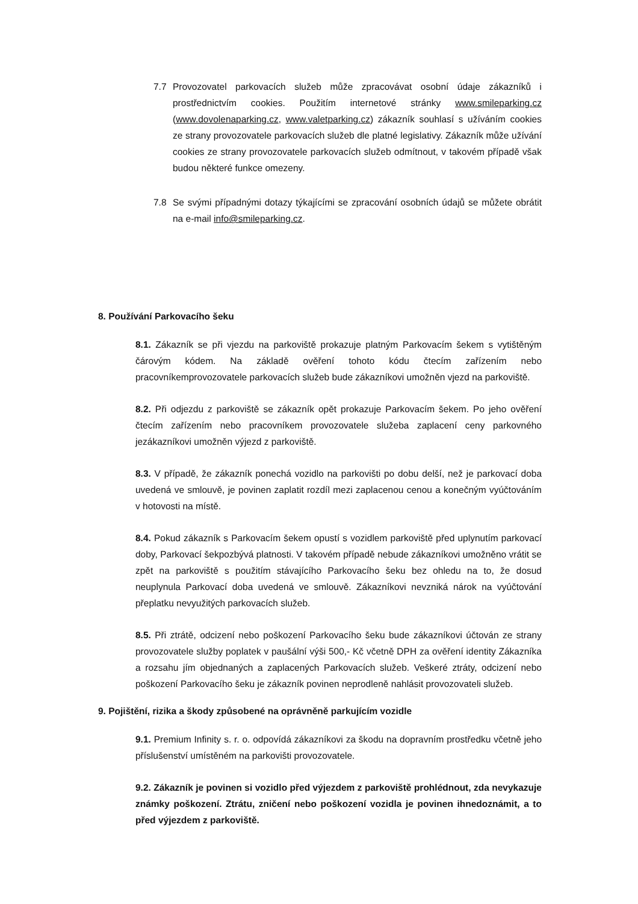7.7 Provozovatel parkovacích služeb může zpracovávat osobní údaje zákazníků i prostřednictvím cookies. Použitím internetové stránky www.smileparking.cz (www.dovolenaparking.cz, www.valetparking.cz) zákazník souhlasí s užíváním cookies ze strany provozovatele parkovacích služeb dle platné legislativy. Zákazník může užívání cookies ze strany provozovatele parkovacích služeb odmítnout, v takovém případě však budou některé funkce omezeny.
7.8 Se svými případnými dotazy týkajícími se zpracování osobních údajů se můžete obrátit na e-mail info@smileparking.cz.
8. Používání Parkovacího šeku
8.1. Zákazník se při vjezdu na parkoviště prokazuje platným Parkovacím šekem s vytištěným čárovým kódem. Na základě ověření tohoto kódu čtecím zařízením nebo pracovníkemprovozovatele parkovacích služeb bude zákazníkovi umožněn vjezd na parkoviště.
8.2. Při odjezdu z parkoviště se zákazník opět prokazuje Parkovacím šekem. Po jeho ověření čtecím zařízením nebo pracovníkem provozovatele služeba zaplacení ceny parkovného jezákazníkovi umožněn výjezd z parkoviště.
8.3. V případě, že zákazník ponechá vozidlo na parkovišti po dobu delší, než je parkovací doba uvedená ve smlouvě, je povinen zaplatit rozdíl mezi zaplacenou cenou a konečným vyúčtováním v hotovosti na místě.
8.4. Pokud zákazník s Parkovacím šekem opustí s vozidlem parkoviště před uplynutím parkovací doby, Parkovací šekpozbývá platnosti. V takovém případě nebude zákazníkovi umožněno vrátit se zpět na parkoviště s použitím stávajícího Parkovacího šeku bez ohledu na to, že dosud neuplynula Parkovací doba uvedená ve smlouvě. Zákazníkovi nevzniká nárok na vyúčtování přeplatku nevyužitých parkovacích služeb.
8.5. Při ztrátě, odcizení nebo poškození Parkovacího šeku bude zákazníkovi účtován ze strany provozovatele služby poplatek v paušální výši 500,- Kč včetně DPH za ověření identity Zákazníka a rozsahu jím objednaných a zaplacených Parkovacích služeb. Veškeré ztráty, odcizení nebo poškození Parkovacího šeku je zákazník povinen neprodleně nahlásit provozovateli služeb.
9. Pojištění, rizika a škody způsobené na oprávněně parkujícím vozidle
9.1. Premium Infinity s. r. o. odpovídá zákazníkovi za škodu na dopravním prostředku včetně jeho příslušenství umístěném na parkovišti provozovatele.
9.2. Zákazník je povinen si vozidlo před výjezdem z parkoviště prohlédnout, zda nevykazuje známky poškození. Ztrátu, zničení nebo poškození vozidla je povinen ihnedoznámit, a to před výjezdem z parkoviště.